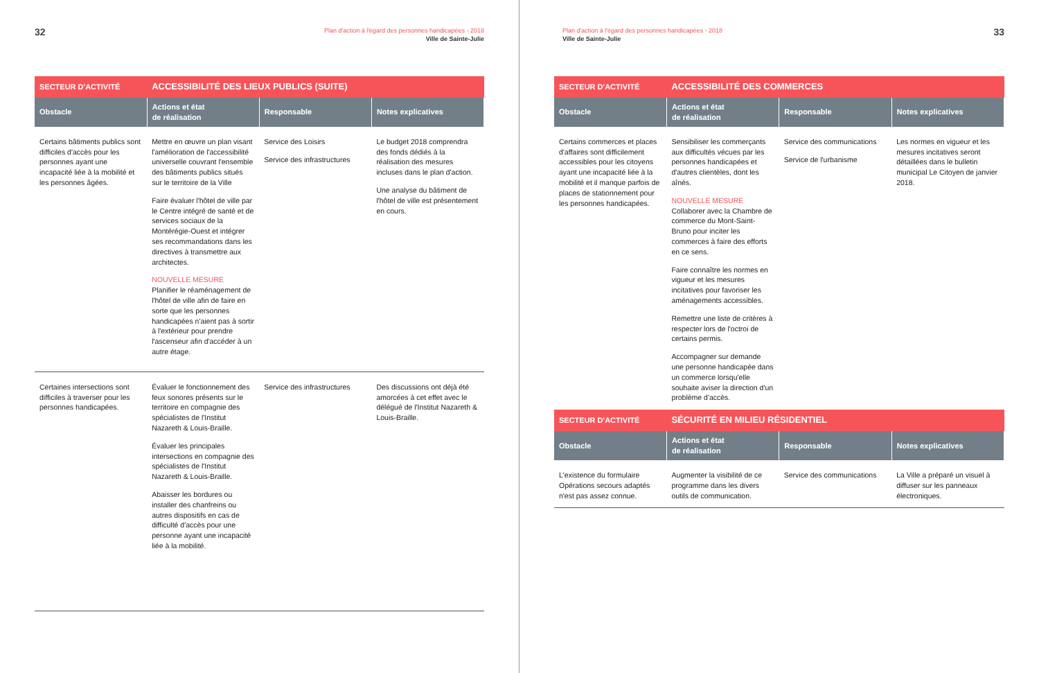32
Plan d'action à l'égard des personnes handicapées - 2018
Ville de Sainte-Julie
| SECTEUR D'ACTIVITÉ | ACCESSIBILITÉ DES LIEUX PUBLICS (SUITE) | | |
| --- | --- | --- | --- |
| Obstacle | Actions et état de réalisation | Responsable | Notes explicatives |
| Certains bâtiments publics sont difficiles d'accès pour les personnes ayant une incapacité liée à la mobilité et les personnes âgées. | Mettre en œuvre un plan visant l'amélioration de l'accessibilité universelle couvrant l'ensemble des bâtiments publics situés sur le territoire de la Ville Faire évaluer l'hôtel de ville par le Centre intégré de santé et de services sociaux de la Montérégie-Ouest et intégrer ses recommandations dans les directives à transmettre aux architectes. NOUVELLE MESURE Planifier le réaménagement de l'hôtel de ville afin de faire en sorte que les personnes handicapées n'aient pas à sortir à l'extérieur pour prendre l'ascenseur afin d'accéder à un autre étage. | Service des Loisirs Service des infrastructures | Le budget 2018 comprendra des fonds dédiés à la réalisation des mesures incluses dans le plan d'action. Une analyse du bâtiment de l'hôtel de ville est présentement en cours. |
| Certaines intersections sont difficiles à traverser pour les personnes handicapées. | Évaluer le fonctionnement des feux sonores présents sur le territoire en compagnie des spécialistes de l'Institut Nazareth & Louis-Braille. Évaluer les principales intersections en compagnie des spécialistes de l'Institut Nazareth & Louis-Braille. Abaisser les bordures ou installer des chanfreins ou autres dispositifs en cas de difficulté d'accès pour une personne ayant une incapacité liée à la mobilité. | Service des infrastructures | Des discussions ont déjà été amorcées à cet effet avec le délégué de l'Institut Nazareth & Louis-Braille. |
Plan d'action à l'égard des personnes handicapées - 2018
Ville de Sainte-Julie
33
| SECTEUR D'ACTIVITÉ | ACCESSIBILITÉ DES COMMERCES | | |
| --- | --- | --- | --- |
| Obstacle | Actions et état de réalisation | Responsable | Notes explicatives |
| Certains commerces et places d'affaires sont difficilement accessibles pour les citoyens ayant une incapacité liée à la mobilité et il manque parfois de places de stationnement pour les personnes handicapées. | Sensibiliser les commerçants aux difficultés vécues par les personnes handicapées et d'autres clientèles, dont les aînés. NOUVELLE MESURE Collaborer avec la Chambre de commerce du Mont-Saint-Bruno pour inciter les commerces à faire des efforts en ce sens. Faire connaître les normes en vigueur et les mesures incitatives pour favoriser les aménagements accessibles. Remettre une liste de critères à respecter lors de l'octroi de certains permis. Accompagner sur demande une personne handicapée dans un commerce lorsqu'elle souhaite aviser la direction d'un problème d'accès. | Service des communications Service de l'urbanisme | Les normes en vigueur et les mesures incitatives seront détaillées dans le bulletin municipal Le Citoyen de janvier 2018. |
| SECTEUR D'ACTIVITÉ | SÉCURITÉ EN MILIEU RÉSIDENTIEL | | |
| --- | --- | --- | --- |
| Obstacle | Actions et état de réalisation | Responsable | Notes explicatives |
| L'existence du formulaire Opérations secours adaptés n'est pas assez connue. | Augmenter la visibilité de ce programme dans les divers outils de communication. | Service des communications | La Ville a préparé un visuel à diffuser sur les panneaux électroniques. |